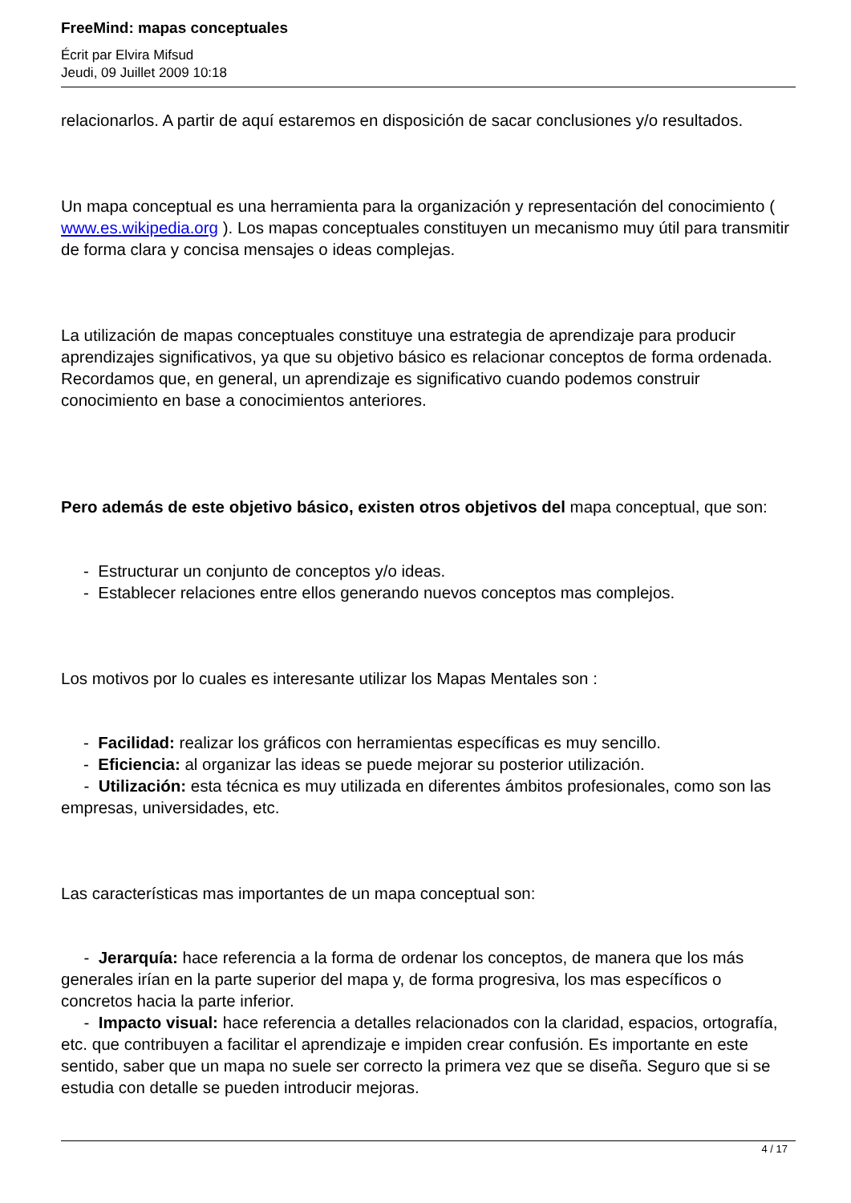FreeMind: mapas conceptuales
Écrit par Elvira Mifsud
Jeudi, 09 Juillet 2009 10:18
relacionarlos. A partir de aquí estaremos en disposición de sacar conclusiones y/o resultados.
Un mapa conceptual es una herramienta para la organización y representación del conocimiento ( www.es.wikipedia.org ). Los mapas conceptuales constituyen un mecanismo muy útil para transmitir de forma clara y concisa mensajes o ideas complejas.
La utilización de mapas conceptuales constituye una estrategia de aprendizaje para producir aprendizajes significativos, ya que su objetivo básico es relacionar conceptos de forma ordenada. Recordamos que, en general, un aprendizaje es significativo cuando podemos construir conocimiento en base a conocimientos anteriores.
Pero además de este objetivo básico, existen otros objetivos del mapa conceptual, que son:
- Estructurar un conjunto de conceptos y/o ideas.
- Establecer relaciones entre ellos generando nuevos conceptos mas complejos.
Los motivos por lo cuales es interesante utilizar los Mapas Mentales son :
- Facilidad: realizar los gráficos con herramientas específicas es muy sencillo.
- Eficiencia: al organizar las ideas se puede mejorar su posterior utilización.
- Utilización: esta técnica es muy utilizada en diferentes ámbitos profesionales, como son las empresas, universidades, etc.
Las características mas importantes de un mapa conceptual son:
- Jerarquía: hace referencia a la forma de ordenar los conceptos, de manera que los más generales irían en la parte superior del mapa y, de forma progresiva, los mas específicos o concretos hacia la parte inferior.
- Impacto visual: hace referencia a detalles relacionados con la claridad, espacios, ortografía, etc. que contribuyen a facilitar el aprendizaje e impiden crear confusión. Es importante en este sentido, saber que un mapa no suele ser correcto la primera vez que se diseña. Seguro que si se estudia con detalle se pueden introducir mejoras.
4 / 17